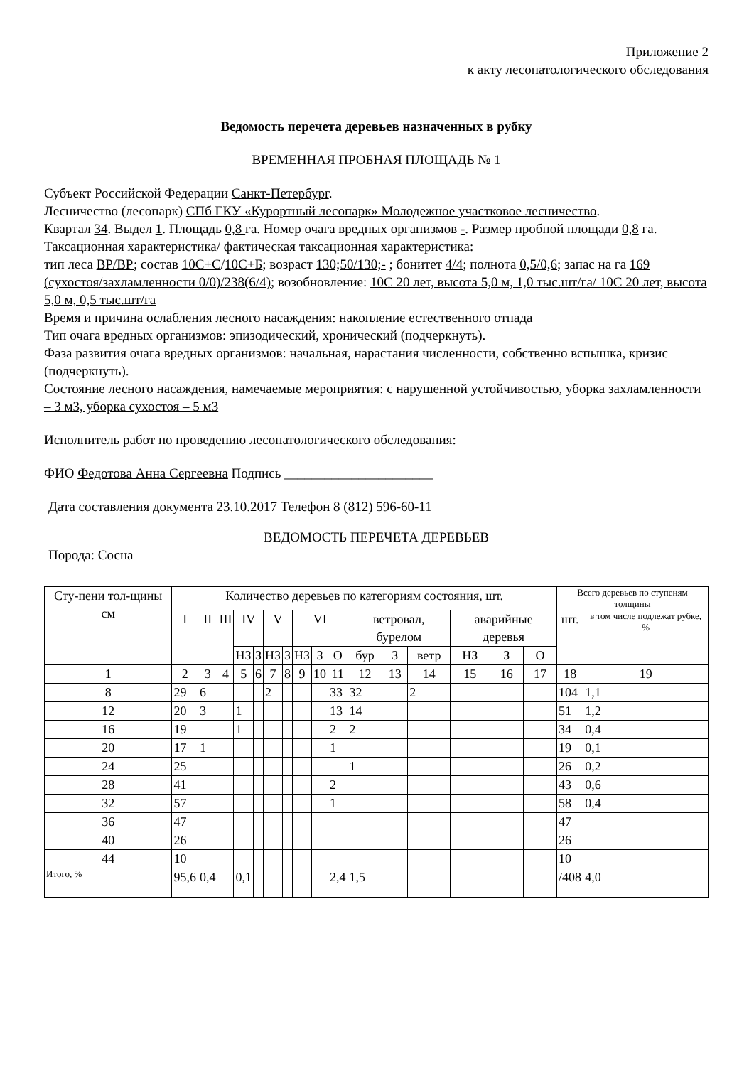Приложение 2
к акту лесопатологического обследования
Ведомость перечета деревьев назначенных в рубку
ВРЕМЕННАЯ ПРОБНАЯ ПЛОЩАДЬ № 1
Субъект Российской Федерации Санкт-Петербург.
Лесничество (лесопарк) СПб ГКУ «Курортный лесопарк» Молодежное участковое лесничество.
Квартал 34. Выдел 1. Площадь 0,8 га. Номер очага вредных организмов -. Размер пробной площади 0,8 га.
Таксационная характеристика/ фактическая таксационная характеристика:
тип леса ВР/ВР; состав 10С+С/10С+Б; возраст 130;50/130;- ; бонитет 4/4; полнота 0,5/0,6; запас на га 169 (сухостоя/захламленности 0/0)/238(6/4); возобновление: 10С 20 лет, высота 5,0 м, 1,0 тыс.шт/га/ 10С 20 лет, высота 5,0 м, 0,5 тыс.шт/га
Время и причина ослабления лесного насаждения: накопление естественного отпада
Тип очага вредных организмов: эпизодический, хронический (подчеркнуть).
Фаза развития очага вредных организмов: начальная, нарастания численности, собственно вспышка, кризис (подчеркнуть).
Состояние лесного насаждения, намечаемые мероприятия: с нарушенной устойчивостью, уборка захламленности – 3 м3, уборка сухостоя – 5 м3
Исполнитель работ по проведению лесопатологического обследования:
ФИО Федотова Анна Сергеевна Подпись ______________________
Дата составления документа 23.10.2017 Телефон 8 (812) 596-60-11
ВЕДОМОСТЬ ПЕРЕЧЕТА ДЕРЕВЬЕВ
Порода: Сосна
| Сту-пени тол-щины см | Количество деревьев по категориям состояния, шт. | | | | | | | | | | | | | | | | Всего деревьев по ступеням толщины | |
| --- | --- | --- | --- | --- | --- | --- | --- | --- | --- | --- | --- | --- | --- | --- | --- | --- | --- | --- |
| | I | II | III | IV | | V | | VI | | | ветровал, бурелом | | | аварийные деревья | | | шт. | в том числе подлежат рубке, % |
| | | | | НЗ | З | НЗ | З | НЗ | З | О | бур | З | ветр | НЗ | З | О | | |
| 1 | 2 | 3 | 4 | 5 | 6 | 7 | 8 | 9 | 10 | 11 | 12 | 13 | 14 | 15 | 16 | 17 | 18 | 19 |
| 8 | 29 | 6 | | | | 2 | | | | 33 | 32 | | 2 | | | | 104 | 1,1 |
| 12 | 20 | 3 | | 1 | | | | | | 13 | 14 | | | | | | 51 | 1,2 |
| 16 | 19 | | | 1 | | | | | | 2 | 2 | | | | | | 34 | 0,4 |
| 20 | 17 | 1 | | | | | | | | 1 | | | | | | | 19 | 0,1 |
| 24 | 25 | | | | | | | | | | 1 | | | | | | 26 | 0,2 |
| 28 | 41 | | | | | | | | | 2 | | | | | | | 43 | 0,6 |
| 32 | 57 | | | | | | | | | 1 | | | | | | | 58 | 0,4 |
| 36 | 47 | | | | | | | | | | | | | | | | 47 | |
| 40 | 26 | | | | | | | | | | | | | | | | 26 | |
| 44 | 10 | | | | | | | | | | | | | | | | 10 | |
| Итого, % | 95,6 | 0,4 | | 0,1 | | | | | | 2,4 | 1,5 | | | | | | /408 | 4,0 |